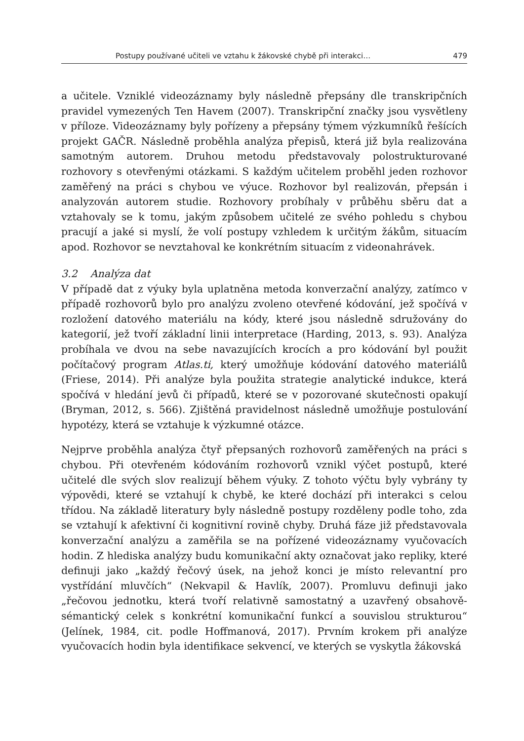Postupy používané učiteli ve vztahu k žákovské chybě při interakci… 479
a učitele. Vzniklé videozáznamy byly následně přepsány dle transkripčních pravidel vymezených Ten Havem (2007). Transkripční značky jsou vysvětleny v příloze. Videozáznamy byly pořízeny a přepsány týmem výzkumníků řešících projekt GAČR. Následně proběhla analýza přepisů, která již byla realizována samotným autorem. Druhou metodu představovaly polostrukturované rozhovory s otevřenými otázkami. S každým učitelem proběhl jeden rozhovor zaměřený na práci s chybou ve výuce. Rozhovor byl realizován, přepsán i analyzován autorem studie. Rozhovory probíhaly v průběhu sběru dat a vztahovaly se k tomu, jakým způsobem učitelé ze svého pohledu s chybou pracují a jaké si myslí, že volí postupy vzhledem k určitým žákům, situacím apod. Rozhovor se nevztahoval ke konkrétním situacím z videonahrávek.
3.2 Analýza dat
V případě dat z výuky byla uplatněna metoda konverzační analýzy, zatímco v případě rozhovorů bylo pro analýzu zvoleno otevřené kódování, jež spočívá v rozložení datového materiálu na kódy, které jsou následně sdružovány do kategorií, jež tvoří základní linii interpretace (Harding, 2013, s. 93). Analýza probíhala ve dvou na sebe navazujících krocích a pro kódování byl použit počítačový program Atlas.ti, který umožňuje kódování datového materiálů (Friese, 2014). Při analýze byla použita strategie analytické indukce, která spočívá v hledání jevů či případů, které se v pozorované skutečnosti opakují (Bryman, 2012, s. 566). Zjištěná pravidelnost následně umožňuje postulování hypotézy, která se vztahuje k výzkumné otázce.
Nejprve proběhla analýza čtyř přepsaných rozhovorů zaměřených na práci s chybou. Při otevřeném kódováním rozhovorů vznikl výčet postupů, které učitelé dle svých slov realizují během výuky. Z tohoto výčtu byly vybrány ty výpovědi, které se vztahují k chybě, ke které dochází při interakci s celou třídou. Na základě literatury byly následně postupy rozděleny podle toho, zda se vztahují k afektivní či kognitivní rovině chyby. Druhá fáze již představovala konverzační analýzu a zaměřila se na pořízené videozáznamy vyučovacích hodin. Z hlediska analýzy budu komunikační akty označovat jako repliky, které definuji jako „každý řečový úsek, na jehož konci je místo relevantní pro vystřídání mluvčích“ (Nekvapil & Havlík, 2007). Promluvu definuji jako „řečovou jednotku, která tvoří relativně samostatný a uzavřený obsahově-sémantický celek s konkrétní komunikační funkcí a souvislou strukturou“ (Jelínek, 1984, cit. podle Hoffmanová, 2017). Prvním krokem při analýze vyučovacích hodin byla identifikace sekvencí, ve kterých se vyskytla žákovská